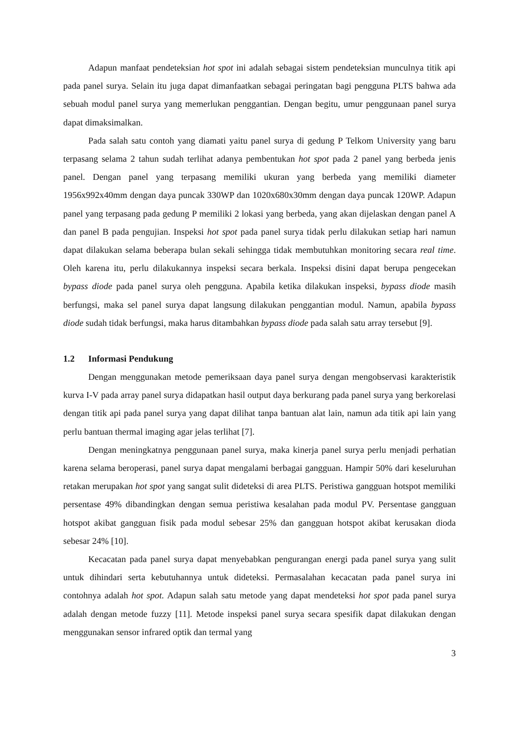Adapun manfaat pendeteksian hot spot ini adalah sebagai sistem pendeteksian munculnya titik api pada panel surya. Selain itu juga dapat dimanfaatkan sebagai peringatan bagi pengguna PLTS bahwa ada sebuah modul panel surya yang memerlukan penggantian. Dengan begitu, umur penggunaan panel surya dapat dimaksimalkan.
Pada salah satu contoh yang diamati yaitu panel surya di gedung P Telkom University yang baru terpasang selama 2 tahun sudah terlihat adanya pembentukan hot spot pada 2 panel yang berbeda jenis panel. Dengan panel yang terpasang memiliki ukuran yang berbeda yang memiliki diameter 1956x992x40mm dengan daya puncak 330WP dan 1020x680x30mm dengan daya puncak 120WP. Adapun panel yang terpasang pada gedung P memiliki 2 lokasi yang berbeda, yang akan dijelaskan dengan panel A dan panel B pada pengujian. Inspeksi hot spot pada panel surya tidak perlu dilakukan setiap hari namun dapat dilakukan selama beberapa bulan sekali sehingga tidak membutuhkan monitoring secara real time. Oleh karena itu, perlu dilakukannya inspeksi secara berkala. Inspeksi disini dapat berupa pengecekan bypass diode pada panel surya oleh pengguna. Apabila ketika dilakukan inspeksi, bypass diode masih berfungsi, maka sel panel surya dapat langsung dilakukan penggantian modul. Namun, apabila bypass diode sudah tidak berfungsi, maka harus ditambahkan bypass diode pada salah satu array tersebut [9].
1.2 Informasi Pendukung
Dengan menggunakan metode pemeriksaan daya panel surya dengan mengobservasi karakteristik kurva I-V pada array panel surya didapatkan hasil output daya berkurang pada panel surya yang berkorelasi dengan titik api pada panel surya yang dapat dilihat tanpa bantuan alat lain, namun ada titik api lain yang perlu bantuan thermal imaging agar jelas terlihat [7].
Dengan meningkatnya penggunaan panel surya, maka kinerja panel surya perlu menjadi perhatian karena selama beroperasi, panel surya dapat mengalami berbagai gangguan. Hampir 50% dari keseluruhan retakan merupakan hot spot yang sangat sulit dideteksi di area PLTS. Peristiwa gangguan hotspot memiliki persentase 49% dibandingkan dengan semua peristiwa kesalahan pada modul PV. Persentase gangguan hotspot akibat gangguan fisik pada modul sebesar 25% dan gangguan hotspot akibat kerusakan dioda sebesar 24% [10].
Kecacatan pada panel surya dapat menyebabkan pengurangan energi pada panel surya yang sulit untuk dihindari serta kebutuhannya untuk dideteksi. Permasalahan kecacatan pada panel surya ini contohnya adalah hot spot. Adapun salah satu metode yang dapat mendeteksi hot spot pada panel surya adalah dengan metode fuzzy [11]. Metode inspeksi panel surya secara spesifik dapat dilakukan dengan menggunakan sensor infrared optik dan termal yang
3